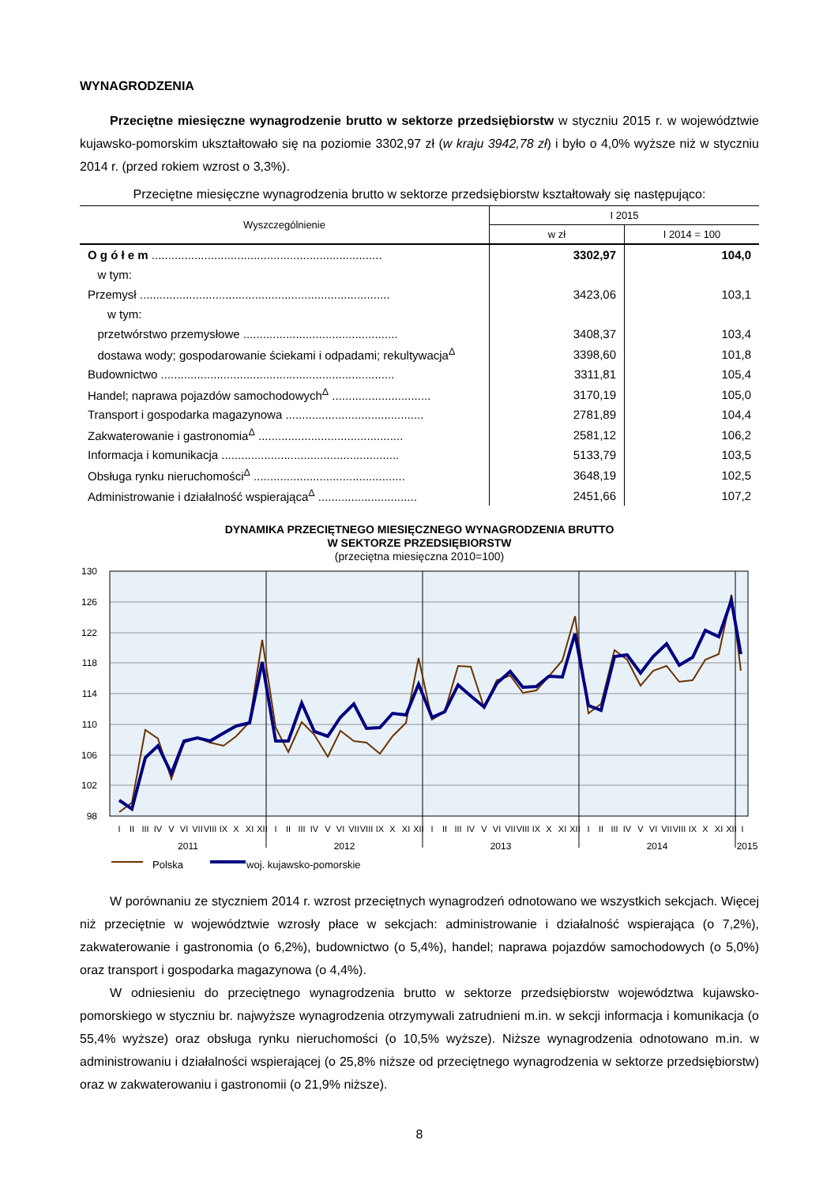WYNAGRODZENIA
Przeciętne miesięczne wynagrodzenie brutto w sektorze przedsiębiorstw w styczniu 2015 r. w województwie kujawsko-pomorskim ukształtowało się na poziomie 3302,97 zł (w kraju 3942,78 zł) i było o 4,0% wyższe niż w styczniu 2014 r. (przed rokiem wzrost o 3,3%).
Przeciętne miesięczne wynagrodzenia brutto w sektorze przedsiębiorstw kształtowały się następująco:
| Wyszczególnienie | I 2015 | |
| --- | --- | --- |
| | w zł | I 2014 = 100 |
| O g ó ł e m ...................................................................... | 3302,97 | 104,0 |
| w tym: | | |
| Przemysł ............................................................................ | 3423,06 | 103,1 |
| w tym: | | |
| przetwórstwo przemysłowe ............................................... | 3408,37 | 103,4 |
| dostawa wody; gospodarowanie ściekami i odpadami; rekultywacja<sup>Δ</sup> | 3398,60 | 101,8 |
| Budownictwo ....................................................................... | 3311,81 | 105,4 |
| Handel; naprawa pojazdów samochodowych<sup>Δ</sup> .............................. | 3170,19 | 105,0 |
| Transport i gospodarka magazynowa .......................................... | 2781,89 | 104,4 |
| Zakwaterowanie i gastronomia<sup>Δ</sup> ............................................ | 2581,12 | 106,2 |
| Informacja i komunikacja ...................................................... | 5133,79 | 103,5 |
| Obsługa rynku nieruchomości<sup>Δ</sup> .............................................. | 3648,19 | 102,5 |
| Administrowanie i działalność wspierająca<sup>Δ</sup> .............................. | 2451,66 | 107,2 |
DYNAMIKA PRZECIĘTNEGO MIESIĘCZNEGO WYNAGRODZENIA BRUTTO
W SEKTORZE PRZEDSIĘBIORSTW
(przeciętna miesięczna 2010=100)
130
126
122
118
114
110
106
102
98
I
II
III
IV
V
VI
VII
VIII
IX
X
XI
XII
I
II
III
IV
V
VI
VII
VIII
IX
X
XI
XII
I
II
III
IV
V
VI
VII
VIII
IX
X
XI
XII
I
II
III
IV
V
VI
VII
VIII
IX
X
XI
XII
I
2011
2012
2013
2014
2015
Polska woj. kujawsko-pomorskie
W porównaniu ze styczniem 2014 r. wzrost przeciętnych wynagrodzeń odnotowano we wszystkich sekcjach. Więcej niż przeciętnie w województwie wzrosły płace w sekcjach: administrowanie i działalność wspierająca (o 7,2%), zakwaterowanie i gastronomia (o 6,2%), budownictwo (o 5,4%), handel; naprawa pojazdów samochodowych (o 5,0%) oraz transport i gospodarka magazynowa (o 4,4%).
W odniesieniu do przeciętnego wynagrodzenia brutto w sektorze przedsiębiorstw województwa kujawsko-pomorskiego w styczniu br. najwyższe wynagrodzenia otrzymywali zatrudnieni m.in. w sekcji informacja i komunikacja (o 55,4% wyższe) oraz obsługa rynku nieruchomości (o 10,5% wyższe). Niższe wynagrodzenia odnotowano m.in. w administrowaniu i działalności wspierającej (o 25,8% niższe od przeciętnego wynagrodzenia w sektorze przedsiębiorstw) oraz w zakwaterowaniu i gastronomii (o 21,9% niższe).
8